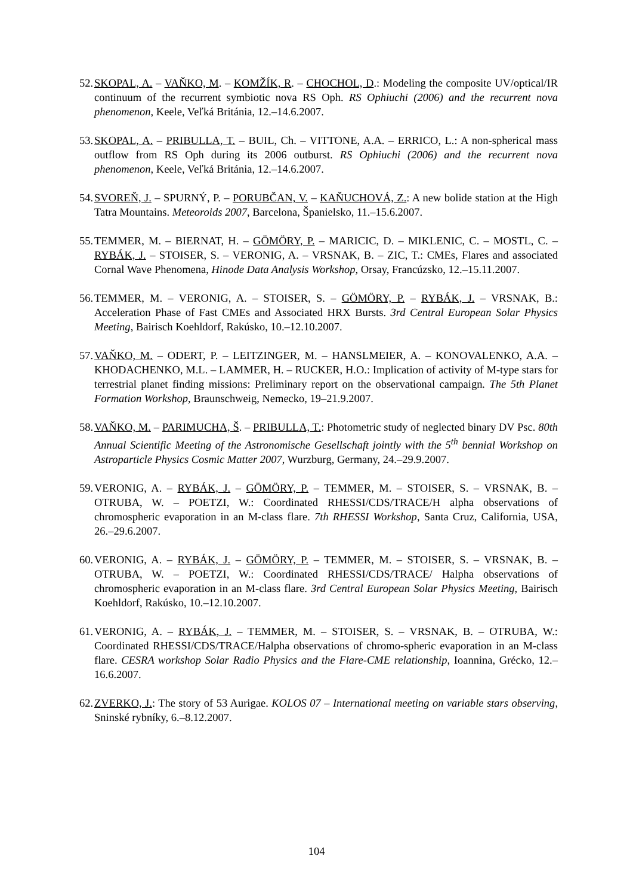52. SKOPAL, A. – VAŇKO, M. – KOMŽÍK, R. – CHOCHOL, D.: Modeling the composite UV/optical/IR continuum of the recurrent symbiotic nova RS Oph. RS Ophiuchi (2006) and the recurrent nova phenomenon, Keele, Veľká Británia, 12.–14.6.2007.
53. SKOPAL, A. – PRIBULLA, T. – BUIL, Ch. – VITTONE, A.A. – ERRICO, L.: A non-spherical mass outflow from RS Oph during its 2006 outburst. RS Ophiuchi (2006) and the recurrent nova phenomenon, Keele, Veľká Británia, 12.–14.6.2007.
54. SVOREŇ, J. – SPURNÝ, P. – PORUBČAN, V. – KAŇUCHOVÁ, Z.: A new bolide station at the High Tatra Mountains. Meteoroids 2007, Barcelona, Španielsko, 11.–15.6.2007.
55. TEMMER, M. – BIERNAT, H. – GÖMÖRY, P. – MARICIC, D. – MIKLENIC, C. – MOSTL, C. – RYBÁK, J. – STOISER, S. – VERONIG, A. – VRSNAK, B. – ZIC, T.: CMEs, Flares and associated Cornal Wave Phenomena, Hinode Data Analysis Workshop, Orsay, Francúzsko, 12.–15.11.2007.
56. TEMMER, M. – VERONIG, A. – STOISER, S. – GÖMÖRY, P. – RYBÁK, J. – VRSNAK, B.: Acceleration Phase of Fast CMEs and Associated HRX Bursts. 3rd Central European Solar Physics Meeting, Bairisch Koehldorf, Rakúsko, 10.–12.10.2007.
57. VAŇKO, M. – ODERT, P. – LEITZINGER, M. – HANSLMEIER, A. – KONOVALENKO, A.A. – KHODACHENKO, M.L. – LAMMER, H. – RUCKER, H.O.: Implication of activity of M-type stars for terrestrial planet finding missions: Preliminary report on the observational campaign. The 5th Planet Formation Workshop, Braunschweig, Nemecko, 19–21.9.2007.
58. VAŇKO, M. – PARIMUCHA, Š. – PRIBULLA, T.: Photometric study of neglected binary DV Psc. 80th Annual Scientific Meeting of the Astronomische Gesellschaft jointly with the 5<sup>th</sup> bennial Workshop on Astroparticle Physics Cosmic Matter 2007, Wurzburg, Germany, 24.–29.9.2007.
59. VERONIG, A. – RYBÁK, J. – GÖMÖRY, P. – TEMMER, M. – STOISER, S. – VRSNAK, B. – OTRUBA, W. – POETZI, W.: Coordinated RHESSI/CDS/TRACE/H alpha observations of chromospheric evaporation in an M-class flare. 7th RHESSI Workshop, Santa Cruz, California, USA, 26.–29.6.2007.
60. VERONIG, A. – RYBÁK, J. – GÖMÖRY, P. – TEMMER, M. – STOISER, S. – VRSNAK, B. – OTRUBA, W. – POETZI, W.: Coordinated RHESSI/CDS/TRACE/ Halpha observations of chromospheric evaporation in an M-class flare. 3rd Central European Solar Physics Meeting, Bairisch Koehldorf, Rakúsko, 10.–12.10.2007.
61. VERONIG, A. – RYBÁK, J. – TEMMER, M. – STOISER, S. – VRSNAK, B. – OTRUBA, W.: Coordinated RHESSI/CDS/TRACE/Halpha observations of chromo-spheric evaporation in an M-class flare. CESRA workshop Solar Radio Physics and the Flare-CME relationship, Ioannina, Grécko, 12.–16.6.2007.
62. ZVERKO, J.: The story of 53 Aurigae. KOLOS 07 – International meeting on variable stars observing, Sninské rybníky, 6.–8.12.2007.
104